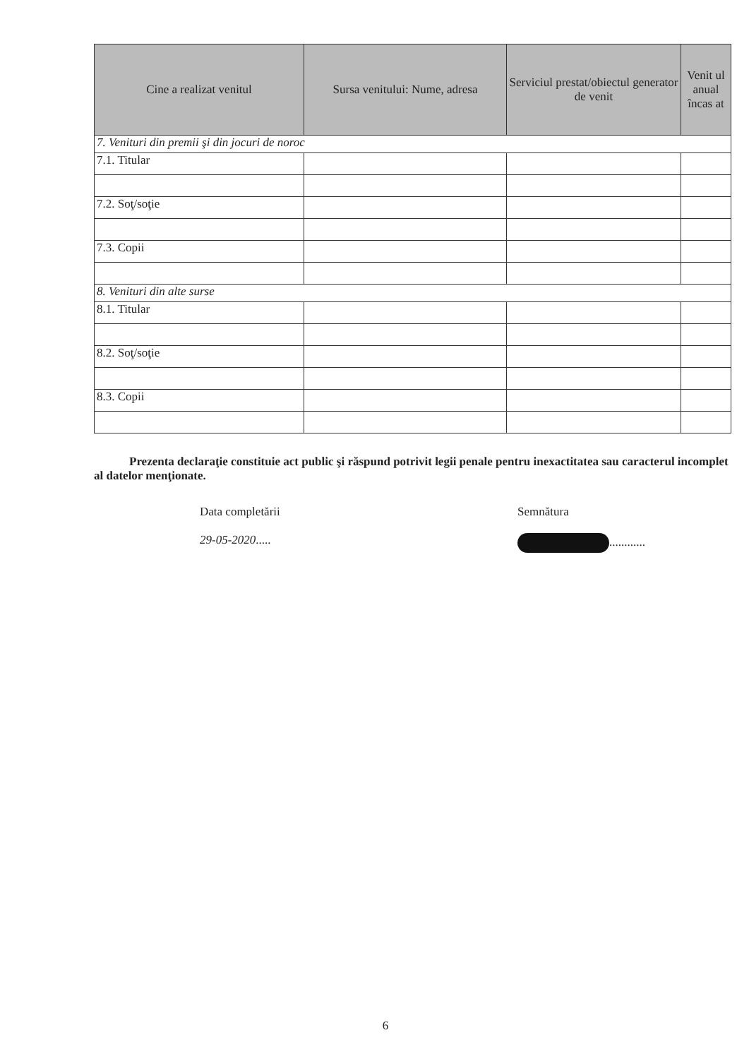| Cine a realizat venitul | Sursa venitului: Nume, adresa | Serviciul prestat/obiectul generator de venit | Venit ul anual încas at |
| --- | --- | --- | --- |
| 7. Venituri din premii şi din jocuri de noroc | | | |
| 7.1. Titular | | | |
| 7.2. Soţ/soţie | | | |
| 7.3. Copii | | | |
| 8. Venituri din alte surse | | | |
| 8.1. Titular | | | |
| 8.2. Soţ/soţie | | | |
| 8.3. Copii | | | |
Prezenta declaraţie constituie act public şi răspund potrivit legii penale pentru inexactitatea sau caracterul incomplet al datelor menţionate.
Data completării
29-05-2020.....
Semnătura
............
6